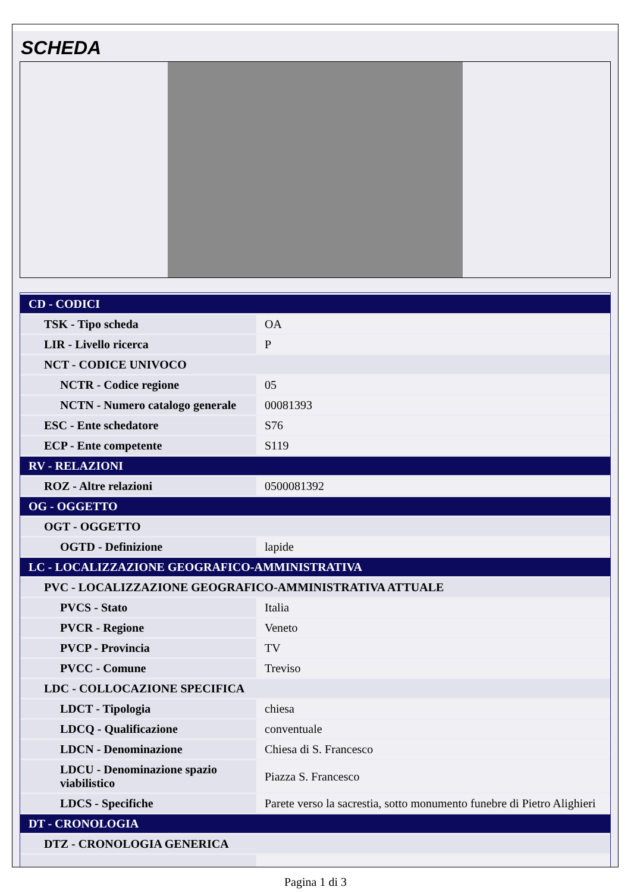SCHEDA
| CD - CODICI | |
| TSK - Tipo scheda | OA |
| LIR - Livello ricerca | P |
| NCT - CODICE UNIVOCO | |
| NCTR - Codice regione | 05 |
| NCTN - Numero catalogo generale | 00081393 |
| ESC - Ente schedatore | S76 |
| ECP - Ente competente | S119 |
| RV - RELAZIONI | |
| ROZ - Altre relazioni | 0500081392 |
| OG - OGGETTO | |
| OGT - OGGETTO | |
| OGTD - Definizione | lapide |
| LC - LOCALIZZAZIONE GEOGRAFICO-AMMINISTRATIVA | |
| PVC - LOCALIZZAZIONE GEOGRAFICO-AMMINISTRATIVA ATTUALE | |
| PVCS - Stato | Italia |
| PVCR - Regione | Veneto |
| PVCP - Provincia | TV |
| PVCC - Comune | Treviso |
| LDC - COLLOCAZIONE SPECIFICA | |
| LDCT - Tipologia | chiesa |
| LDCQ - Qualificazione | conventuale |
| LDCN - Denominazione | Chiesa di S. Francesco |
| LDCU - Denominazione spazio viabilistico | Piazza S. Francesco |
| LDCS - Specifiche | Parete verso la sacrestia, sotto monumento funebre di Pietro Alighieri |
| DT - CRONOLOGIA | |
| DTZ - CRONOLOGIA GENERICA | |
Pagina 1 di 3